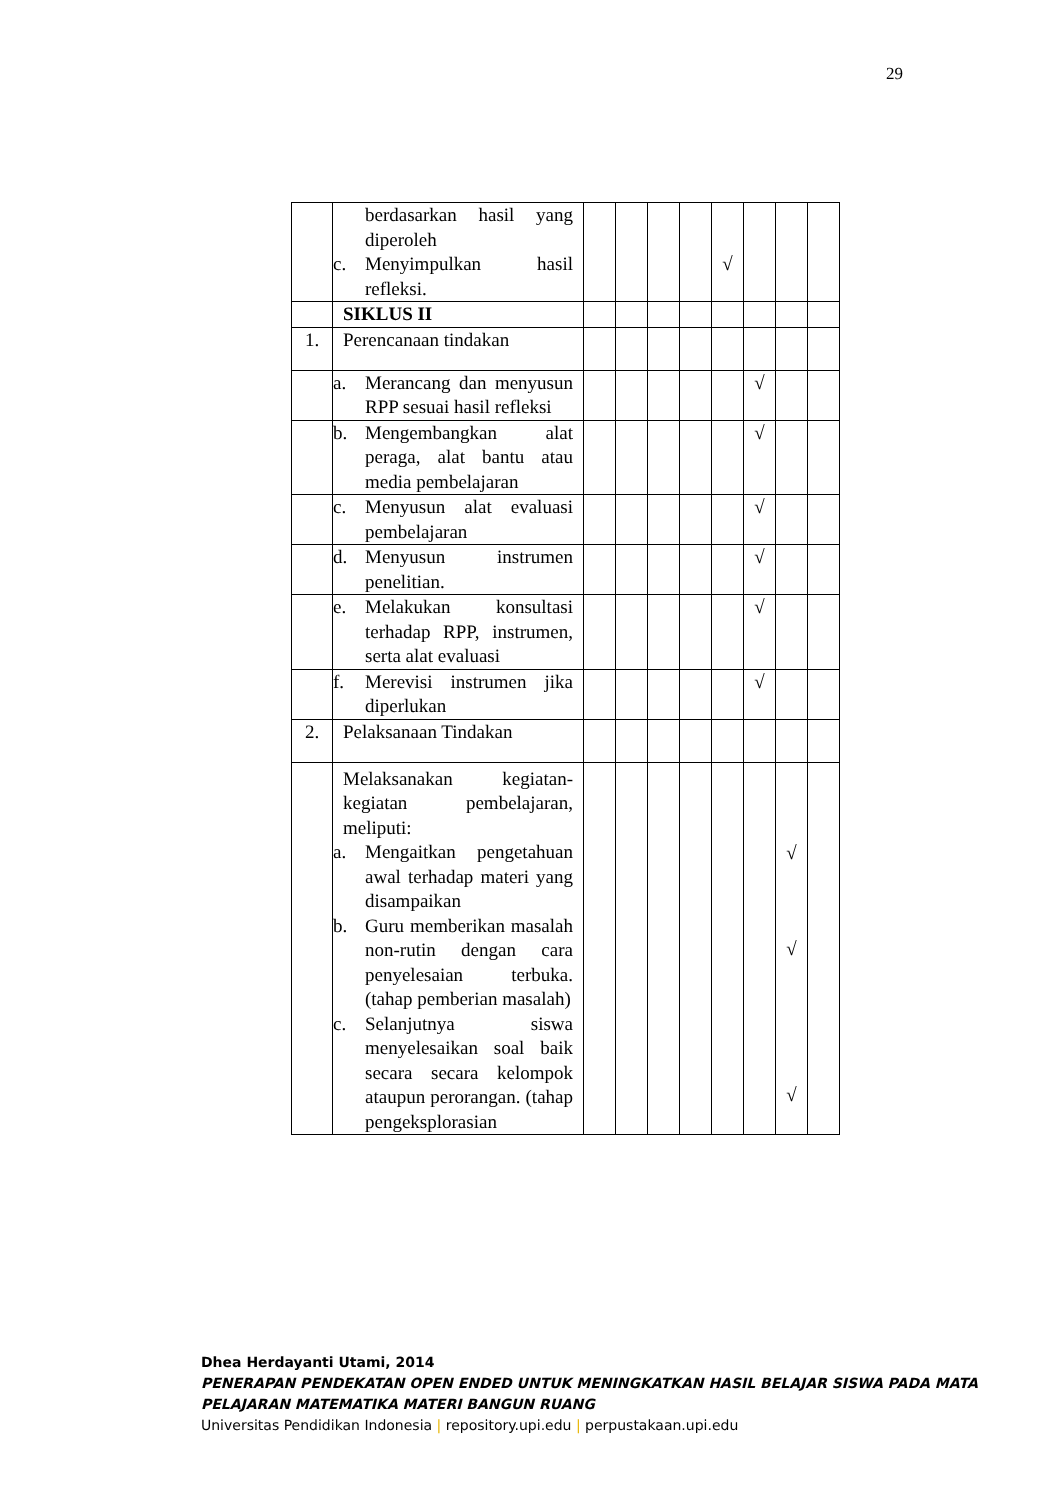29
| | berdasarkan hasil yang diperoleh c. Menyimpulkan hasil refleksi. | | | | | √ | | | |
| | SIKLUS II | | | | | | | | |
| 1. | Perencanaan tindakan | | | | | | | | |
| | a. Merancang dan menyusun RPP sesuai hasil refleksi | | | | | | √ | | |
| | b. Mengembangkan alat peraga, alat bantu atau media pembelajaran | | | | | | √ | | |
| | c. Menyusun alat evaluasi pembelajaran | | | | | | √ | | |
| | d. Menyusun instrumen penelitian. | | | | | | √ | | |
| | e. Melakukan konsultasi terhadap RPP, instrumen, serta alat evaluasi | | | | | | √ | | |
| | f. Merevisi instrumen jika diperlukan | | | | | | √ | | |
| 2. | Pelaksanaan Tindakan | | | | | | | | |
| | Melaksanakan kegiatan-kegiatan pembelajaran, meliputi: a. Mengaitkan pengetahuan awal terhadap materi yang disampaikan b. Guru memberikan masalah non-rutin dengan cara penyelesaian terbuka. (tahap pemberian masalah) c. Selanjutnya siswa menyelesaikan soal baik secara secara kelompok ataupun perorangan. (tahap pengeksplorasian | | | | | | | √ √ √ | |
Dhea Herdayanti Utami, 2014
PENERAPAN PENDEKATAN OPEN ENDED UNTUK MENINGKATKAN HASIL BELAJAR SISWA PADA MATA PELAJARAN MATEMATIKA MATERI BANGUN RUANG
Universitas Pendidikan Indonesia | repository.upi.edu | perpustakaan.upi.edu